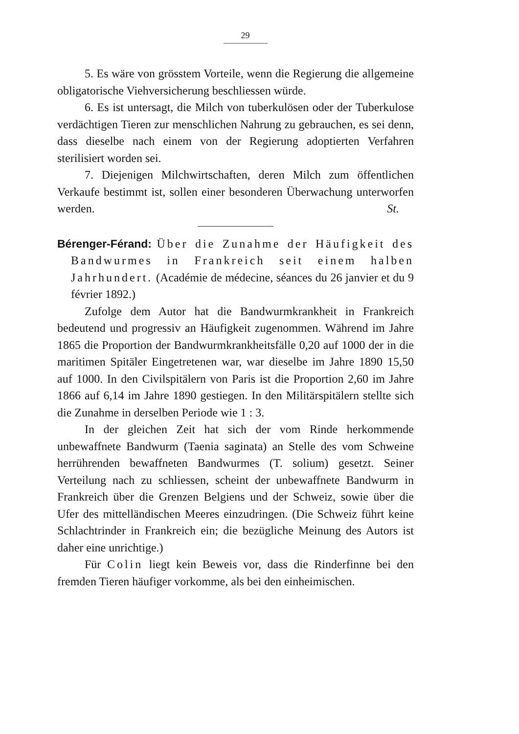29
5. Es wäre von grösstem Vorteile, wenn die Regierung die allgemeine obligatorische Viehversicherung beschliessen würde.
6. Es ist untersagt, die Milch von tuberkulösen oder der Tuberkulose verdächtigen Tieren zur menschlichen Nahrung zu gebrauchen, es sei denn, dass dieselbe nach einem von der Regierung adoptierten Verfahren sterilisiert worden sei.
7. Diejenigen Milchwirtschaften, deren Milch zum öffentlichen Verkaufe bestimmt ist, sollen einer besonderen Überwachung unterworfen werden. St.
Bérenger-Férand: Über die Zunahme der Häufigkeit des Bandwurmes in Frankreich seit einem halben Jahrhundert. (Académie de médecine, séances du 26 janvier et du 9 février 1892.)
Zufolge dem Autor hat die Bandwurmkrankheit in Frankreich bedeutend und progressiv an Häufigkeit zugenommen. Während im Jahre 1865 die Proportion der Bandwurmkrankheitsfälle 0,20 auf 1000 der in die maritimen Spitäler Eingetretenen war, war dieselbe im Jahre 1890 15,50 auf 1000. In den Civilspitälern von Paris ist die Proportion 2,60 im Jahre 1866 auf 6,14 im Jahre 1890 gestiegen. In den Militärspitälern stellte sich die Zunahme in derselben Periode wie 1 : 3.
In der gleichen Zeit hat sich der vom Rinde herkommende unbewaffnete Bandwurm (Taenia saginata) an Stelle des vom Schweine herrührenden bewaffneten Bandwurmes (T. solium) gesetzt. Seiner Verteilung nach zu schliessen, scheint der unbewaffnete Bandwurm in Frankreich über die Grenzen Belgiens und der Schweiz, sowie über die Ufer des mittelländischen Meeres einzudringen. (Die Schweiz führt keine Schlachtrinder in Frankreich ein; die bezügliche Meinung des Autors ist daher eine unrichtige.)
Für Colin liegt kein Beweis vor, dass die Rinderfinne bei den fremden Tieren häufiger vorkomme, als bei den einheimischen.